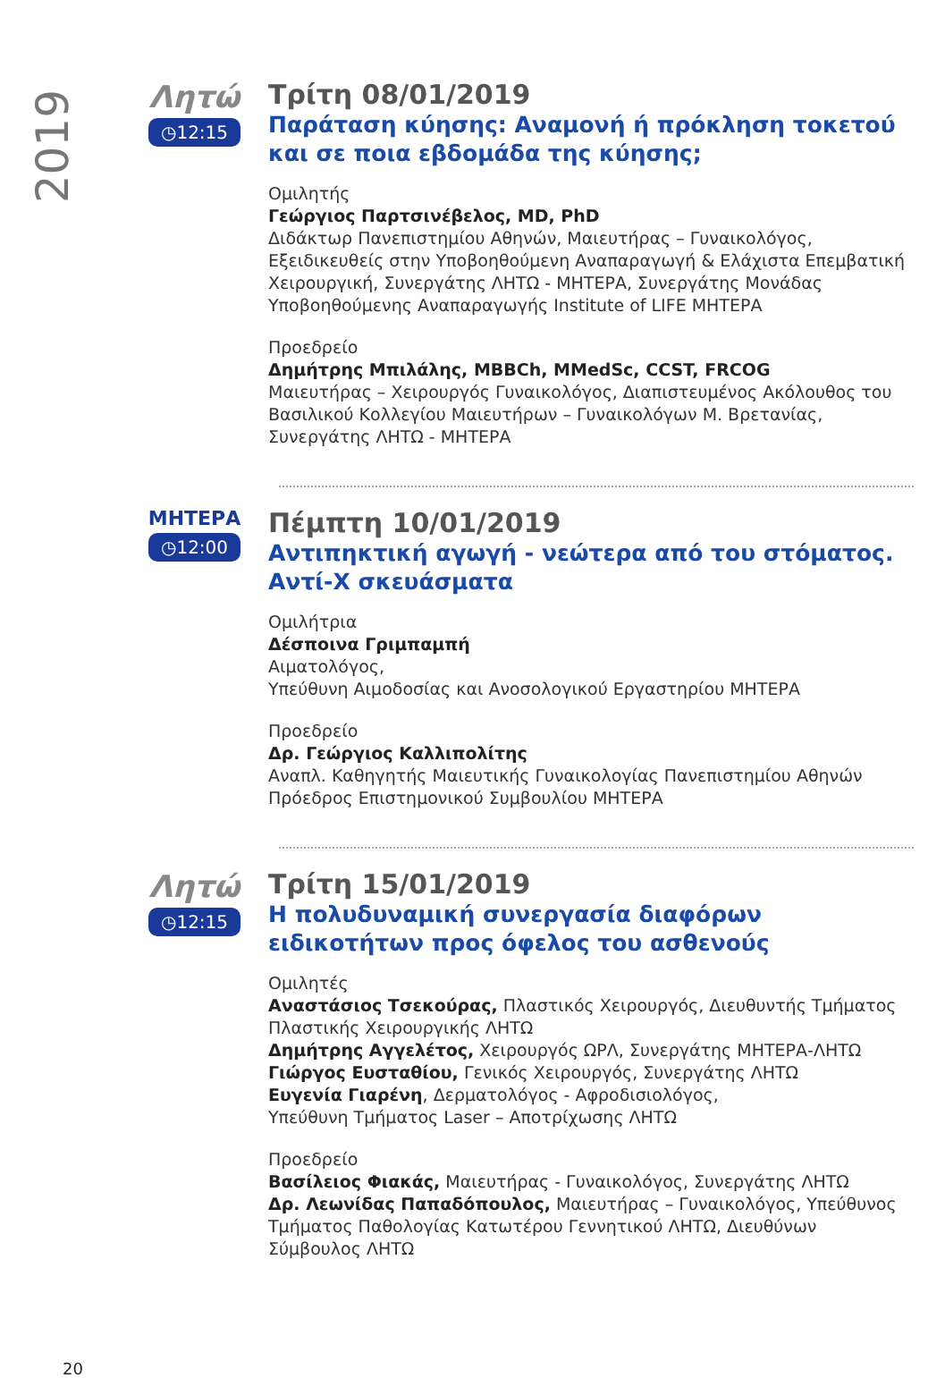2019
Λητώ
◷12:15
Τρίτη 08/01/2019
Παράταση κύησης: Αναμονή ή πρόκληση τοκετού και σε ποια εβδομάδα της κύησης;
Ομιλητής
Γεώργιος Παρτσινέβελος, MD, PhD
Διδάκτωρ Πανεπιστημίου Αθηνών, Μαιευτήρας – Γυναικολόγος, Εξειδικευθείς στην Υποβοηθούμενη Αναπαραγωγή & Ελάχιστα Επεμβατική Χειρουργική, Συνεργάτης ΛΗΤΩ - ΜΗΤΕΡΑ, Συνεργάτης Μονάδας Υποβοηθούμενης Αναπαραγωγής Institute of LIFE ΜΗΤΕΡΑ
Προεδρείο
Δημήτρης Μπιλάλης, MBBCh, MMedSc, CCST, FRCOG
Μαιευτήρας – Χειρουργός Γυναικολόγος, Διαπιστευμένος Ακόλουθος του Βασιλικού Κολλεγίου Μαιευτήρων – Γυναικολόγων Μ. Βρετανίας, Συνεργάτης ΛΗΤΩ - ΜΗΤΕΡΑ
ΜΗΤΕΡΑ
◷12:00
Πέμπτη 10/01/2019
Αντιπηκτική αγωγή - νεώτερα από του στόματος. Αντί-Χ σκευάσματα
Ομιλήτρια
Δέσποινα Γριμπαμπή
Αιματολόγος,
Υπεύθυνη Αιμοδοσίας και Ανοσολογικού Εργαστηρίου ΜΗΤΕΡΑ
Προεδρείο
Δρ. Γεώργιος Καλλιπολίτης
Αναπλ. Καθηγητής Μαιευτικής Γυναικολογίας Πανεπιστημίου Αθηνών
Πρόεδρος Επιστημονικού Συμβουλίου ΜΗΤΕΡΑ
Λητώ
◷12:15
Τρίτη 15/01/2019
Η πολυδυναμική συνεργασία διαφόρων ειδικοτήτων προς όφελος του ασθενούς
Ομιλητές
Αναστάσιος Τσεκούρας, Πλαστικός Χειρουργός, Διευθυντής Τμήματος Πλαστικής Χειρουργικής ΛΗΤΩ
Δημήτρης Αγγελέτος, Χειρουργός ΩΡΛ, Συνεργάτης ΜΗΤΕΡΑ-ΛΗΤΩ
Γιώργος Ευσταθίου, Γενικός Χειρουργός, Συνεργάτης ΛΗΤΩ
Ευγενία Γιαρένη, Δερματολόγος - Αφροδισιολόγος,
Υπεύθυνη Τμήματος Laser – Αποτρίχωσης ΛΗΤΩ
Προεδρείο
Βασίλειος Φιακάς, Μαιευτήρας - Γυναικολόγος, Συνεργάτης ΛΗΤΩ
Δρ. Λεωνίδας Παπαδόπουλος, Μαιευτήρας – Γυναικολόγος, Υπεύθυνος Τμήματος Παθολογίας Κατωτέρου Γεννητικού ΛΗΤΩ, Διευθύνων Σύμβουλος ΛΗΤΩ
20